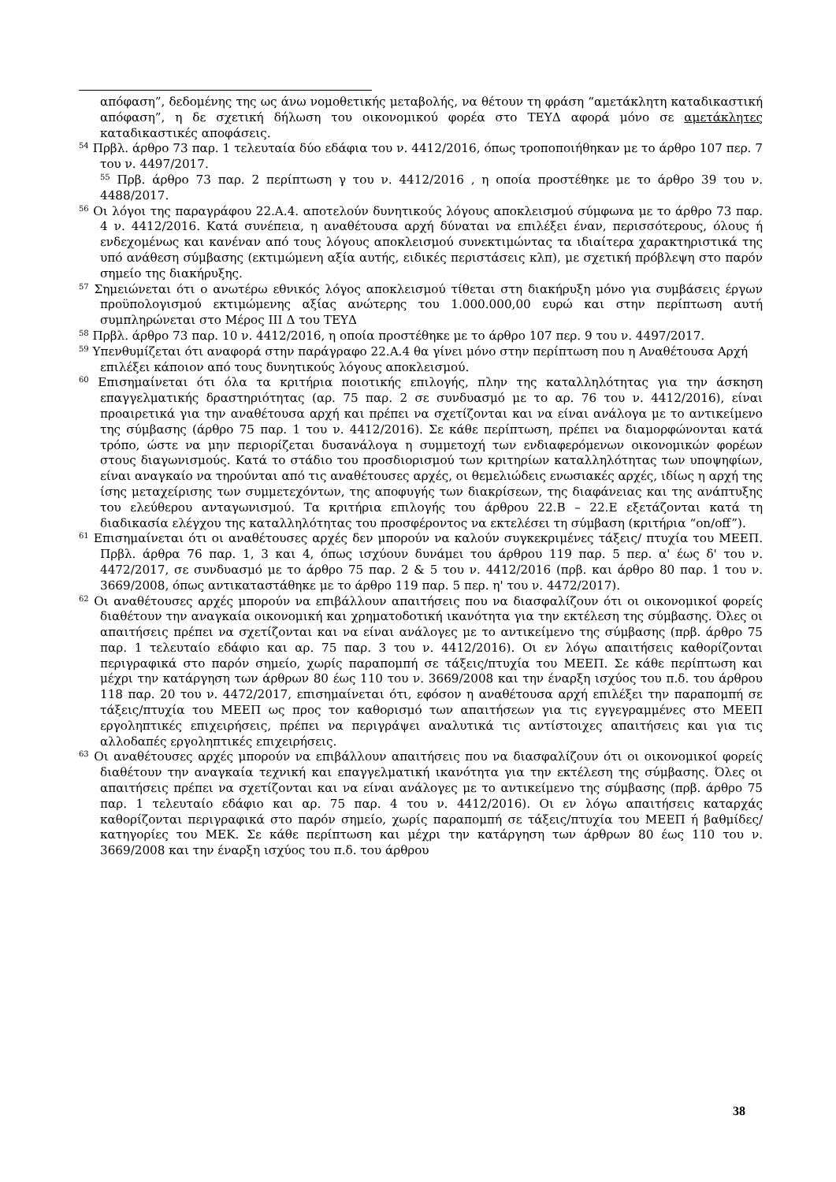απόφαση”, δεδομένης της ως άνω νομοθετικής μεταβολής, να θέτουν τη φράση “αμετάκλητη καταδικαστική απόφαση”, η δε σχετική δήλωση του οικονομικού φορέα στο ΤΕΥΔ αφορά μόνο σε αμετάκλητες καταδικαστικές αποφάσεις.
<sup>54</sup> Πρβλ. άρθρο 73 παρ. 1 τελευταία δύο εδάφια του ν. 4412/2016, όπως τροποποιήθηκαν με το άρθρο 107 περ. 7 του ν. 4497/2017.
<sup>55</sup> Πρβ. άρθρο 73 παρ. 2 περίπτωση γ του ν. 4412/2016 , η οποία προστέθηκε με το άρθρο 39 του ν. 4488/2017.
<sup>56</sup> Οι λόγοι της παραγράφου 22.Α.4. αποτελούν δυνητικούς λόγους αποκλεισμού σύμφωνα με το άρθρο 73 παρ. 4 ν. 4412/2016. Κατά συνέπεια, η αναθέτουσα αρχή δύναται να επιλέξει έναν, περισσότερους, όλους ή ενδεχομένως και κανέναν από τους λόγους αποκλεισμού συνεκτιμώντας τα ιδιαίτερα χαρακτηριστικά της υπό ανάθεση σύμβασης (εκτιμώμενη αξία αυτής, ειδικές περιστάσεις κλπ), με σχετική πρόβλεψη στο παρόν σημείο της διακήρυξης.
<sup>57</sup> Σημειώνεται ότι ο ανωτέρω εθνικός λόγος αποκλεισμού τίθεται στη διακήρυξη μόνο για συμβάσεις έργων προϋπολογισμού εκτιμώμενης αξίας ανώτερης του 1.000.000,00 ευρώ και στην περίπτωση αυτή συμπληρώνεται στο Μέρος ΙΙΙ Δ του ΤΕΥΔ
<sup>58</sup> Πρβλ. άρθρο 73 παρ. 10 ν. 4412/2016, η οποία προστέθηκε με το άρθρο 107 περ. 9 του ν. 4497/2017.
<sup>59</sup> Υπενθυμίζεται ότι αναφορά στην παράγραφο 22.Α.4 θα γίνει μόνο στην περίπτωση που η Αναθέτουσα Αρχή επιλέξει κάποιον από τους δυνητικούς λόγους αποκλεισμού.
<sup>60</sup> Επισημαίνεται ότι όλα τα κριτήρια ποιοτικής επιλογής, πλην της καταλληλότητας για την άσκηση επαγγελματικής δραστηριότητας (αρ. 75 παρ. 2 σε συνδυασμό με το αρ. 76 του ν. 4412/2016), είναι προαιρετικά για την αναθέτουσα αρχή και πρέπει να σχετίζονται και να είναι ανάλογα με το αντικείμενο της σύμβασης (άρθρο 75 παρ. 1 του ν. 4412/2016). Σε κάθε περίπτωση, πρέπει να διαμορφώνονται κατά τρόπο, ώστε να μην περιορίζεται δυσανάλογα η συμμετοχή των ενδιαφερόμενων οικονομικών φορέων στους διαγωνισμούς. Κατά το στάδιο του προσδιορισμού των κριτηρίων καταλληλότητας των υποψηφίων, είναι αναγκαίο να τηρούνται από τις αναθέτουσες αρχές, οι θεμελιώδεις ενωσιακές αρχές, ιδίως η αρχή της ίσης μεταχείρισης των συμμετεχόντων, της αποφυγής των διακρίσεων, της διαφάνειας και της ανάπτυξης του ελεύθερου ανταγωνισμού. Τα κριτήρια επιλογής του άρθρου 22.Β – 22.Ε εξετάζονται κατά τη διαδικασία ελέγχου της καταλληλότητας του προσφέροντος να εκτελέσει τη σύμβαση (κριτήρια “on/off”).
<sup>61</sup> Επισημαίνεται ότι οι αναθέτουσες αρχές δεν μπορούν να καλούν συγκεκριμένες τάξεις/ πτυχία του ΜΕΕΠ. Πρβλ. άρθρα 76 παρ. 1, 3 και 4, όπως ισχύουν δυνάμει του άρθρου 119 παρ. 5 περ. α' έως δ' του ν. 4472/2017, σε συνδυασμό με το άρθρο 75 παρ. 2 & 5 του ν. 4412/2016 (πρβ. και άρθρο 80 παρ. 1 του ν. 3669/2008, όπως αντικαταστάθηκε με το άρθρο 119 παρ. 5 περ. η' του ν. 4472/2017).
<sup>62</sup> Οι αναθέτουσες αρχές μπορούν να επιβάλλουν απαιτήσεις που να διασφαλίζουν ότι οι οικονομικοί φορείς διαθέτουν την αναγκαία οικονομική και χρηματοδοτική ικανότητα για την εκτέλεση της σύμβασης. Όλες οι απαιτήσεις πρέπει να σχετίζονται και να είναι ανάλογες με το αντικείμενο της σύμβασης (πρβ. άρθρο 75 παρ. 1 τελευταίο εδάφιο και αρ. 75 παρ. 3 του ν. 4412/2016). Οι εν λόγω απαιτήσεις καθορίζονται περιγραφικά στο παρόν σημείο, χωρίς παραπομπή σε τάξεις/πτυχία του ΜΕΕΠ. Σε κάθε περίπτωση και μέχρι την κατάργηση των άρθρων 80 έως 110 του ν. 3669/2008 και την έναρξη ισχύος του π.δ. του άρθρου 118 παρ. 20 του ν. 4472/2017, επισημαίνεται ότι, εφόσον η αναθέτουσα αρχή επιλέξει την παραπομπή σε τάξεις/πτυχία του ΜΕΕΠ ως προς τον καθορισμό των απαιτήσεων για τις εγγεγραμμένες στο ΜΕΕΠ εργοληπτικές επιχειρήσεις, πρέπει να περιγράψει αναλυτικά τις αντίστοιχες απαιτήσεις και για τις αλλοδαπές εργοληπτικές επιχειρήσεις.
<sup>63</sup> Οι αναθέτουσες αρχές μπορούν να επιβάλλουν απαιτήσεις που να διασφαλίζουν ότι οι οικονομικοί φορείς διαθέτουν την αναγκαία τεχνική και επαγγελματική ικανότητα για την εκτέλεση της σύμβασης. Όλες οι απαιτήσεις πρέπει να σχετίζονται και να είναι ανάλογες με το αντικείμενο της σύμβασης (πρβ. άρθρο 75 παρ. 1 τελευταίο εδάφιο και αρ. 75 παρ. 4 του ν. 4412/2016). Οι εν λόγω απαιτήσεις καταρχάς καθορίζονται περιγραφικά στο παρόν σημείο, χωρίς παραπομπή σε τάξεις/πτυχία του ΜΕΕΠ ή βαθμίδες/κατηγορίες του ΜΕΚ. Σε κάθε περίπτωση και μέχρι την κατάργηση των άρθρων 80 έως 110 του ν. 3669/2008 και την έναρξη ισχύος του π.δ. του άρθρου
38